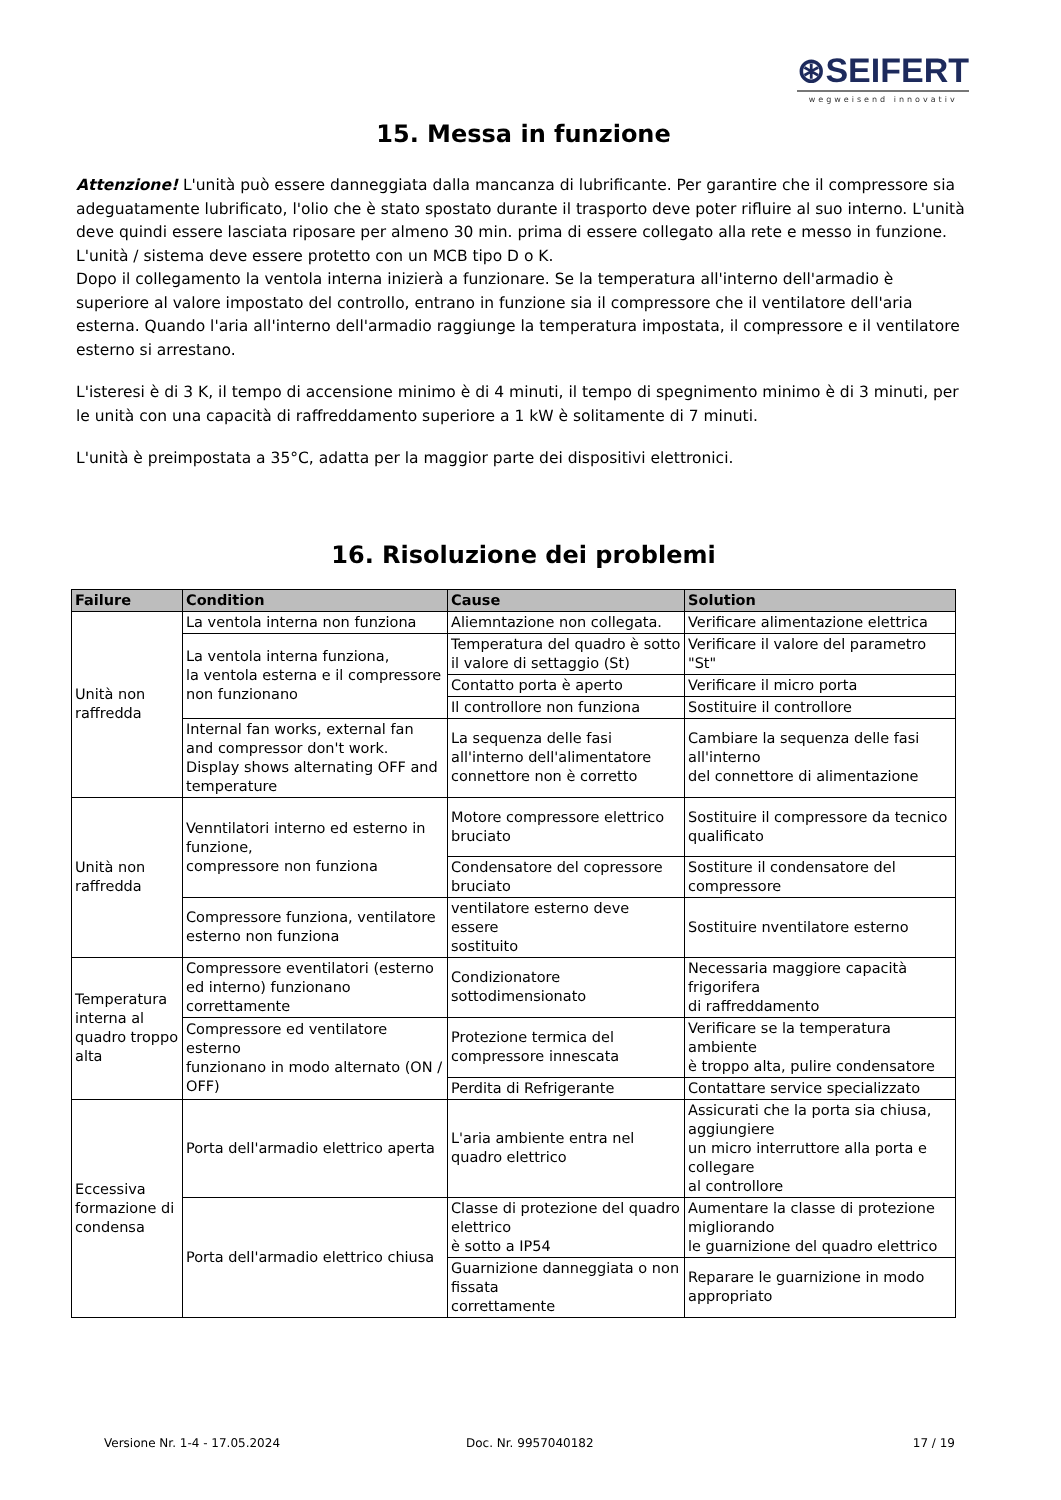⊛SEIFERT
wegweisend innovativ
15. Messa in funzione
Attenzione! L'unità può essere danneggiata dalla mancanza di lubrificante. Per garantire che il compressore sia adeguatamente lubrificato, l'olio che è stato spostato durante il trasporto deve poter rifluire al suo interno. L'unità deve quindi essere lasciata riposare per almeno 30 min. prima di essere collegato alla rete e messo in funzione. L'unità / sistema deve essere protetto con un MCB tipo D o K.
Dopo il collegamento la ventola interna inizierà a funzionare. Se la temperatura all'interno dell'armadio è superiore al valore impostato del controllo, entrano in funzione sia il compressore che il ventilatore dell'aria esterna. Quando l'aria all'interno dell'armadio raggiunge la temperatura impostata, il compressore e il ventilatore esterno si arrestano.
L'isteresi è di 3 K, il tempo di accensione minimo è di 4 minuti, il tempo di spegnimento minimo è di 3 minuti, per le unità con una capacità di raffreddamento superiore a 1 kW è solitamente di 7 minuti.
L'unità è preimpostata a 35°C, adatta per la maggior parte dei dispositivi elettronici.
16. Risoluzione dei problemi
| Failure | Condition | Cause | Solution |
| --- | --- | --- | --- |
| Unità non raffredda | La ventola interna non funziona | Aliemntazione non collegata. | Verificare alimentazione elettrica |
| | La ventola interna funziona, la ventola esterna e il compressore non funzionano | Temperatura del quadro è sotto il valore di settaggio (St) | Verificare il valore del parametro "St" |
| | | Contatto porta è aperto | Verificare il micro porta |
| | | Il controllore non funziona | Sostituire il controllore |
| | Internal fan works, external fan and compressor don't work. Display shows alternating OFF and temperature | La sequenza delle fasi all'interno dell'alimentatore connettore non è corretto | Cambiare la sequenza delle fasi all'interno del connettore di alimentazione |
| Unità non raffredda | Venntilatori interno ed esterno in funzione, compressore non funziona | Motore compressore elettrico bruciato | Sostituire il compressore da tecnico qualificato |
| | | Condensatore del copressore bruciato | Sostiture il condensatore del compressore |
| | Compressore funziona, ventilatore esterno non funziona | ventilatore esterno deve essere sostituito | Sostituire nventilatore esterno |
| Temperatura interna al quadro troppo alta | Compressore eventilatori (esterno ed interno) funzionano correttamente | Condizionatore sottodimensionato | Necessaria maggiore capacità frigorifera di raffreddamento |
| | Compressore ed ventilatore esterno funzionano in modo alternato (ON / OFF) | Protezione termica del compressore innescata | Verificare se la temperatura ambiente è troppo alta, pulire condensatore |
| | | Perdita di Refrigerante | Contattare service specializzato |
| Eccessiva formazione di condensa | Porta dell'armadio elettrico aperta | L'aria ambiente entra nel quadro elettrico | Assicurati che la porta sia chiusa, aggiungiere un micro interruttore alla porta e collegare al controllore |
| | Porta dell'armadio elettrico chiusa | Classe di protezione del quadro elettrico è sotto a IP54 | Aumentare la classe di protezione migliorando le guarnizione del quadro elettrico |
| | | Guarnizione danneggiata o non fissata correttamente | Reparare le guarnizione in modo appropriato |
Versione Nr. 1-4 - 17.05.2024 Doc. Nr. 9957040182 17 / 19